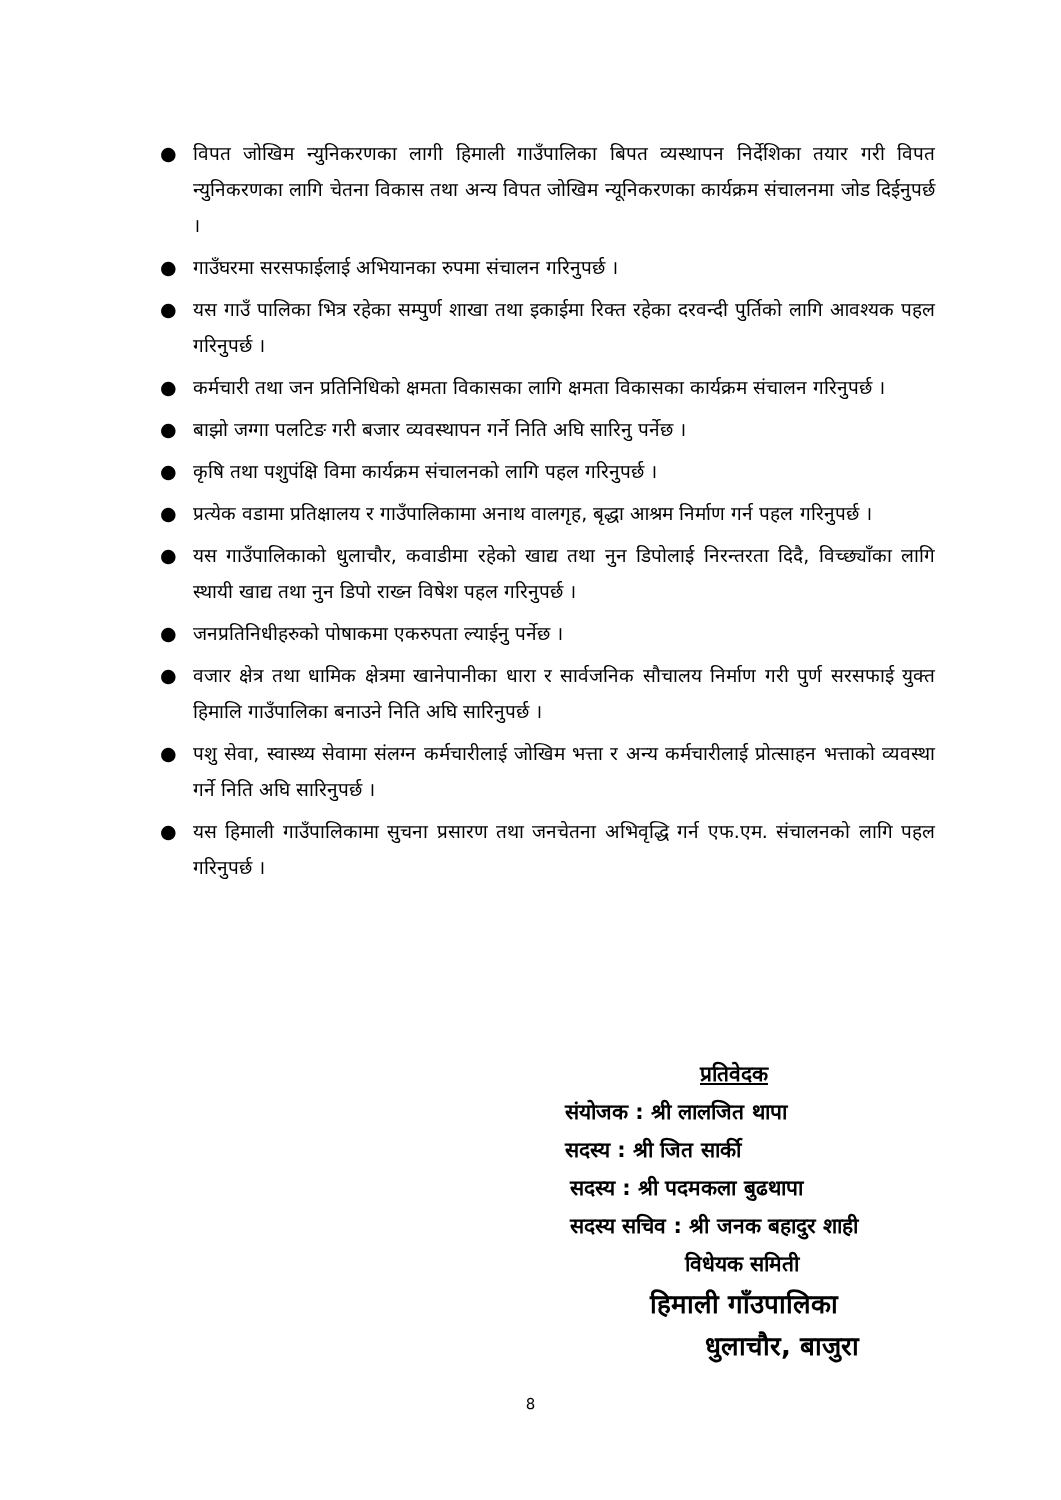● विपत जोखिम न्युनिकरणका लागी हिमाली गाउँपालिका बिपत व्यस्थापन निर्देशिका तयार गरी विपत न्युनिकरणका लागि चेतना विकास तथा अन्य विपत जोखिम न्यूनिकरणका कार्यक्रम संचालनमा जोड दिईनुपर्छ ।
● गाउँघरमा सरसफाईलाई अभियानका रुपमा संचालन गरिनुपर्छ ।
● यस गाउँ पालिका भित्र रहेका सम्पुर्ण शाखा तथा इकाईमा रिक्त रहेका दरवन्दी पुर्तिको लागि आवश्यक पहल गरिनुपर्छ ।
● कर्मचारी तथा जन प्रतिनिधिको क्षमता विकासका लागि क्षमता विकासका कार्यक्रम संचालन गरिनुपर्छ ।
● बाझो जग्गा पलटिङ गरी बजार व्यवस्थापन गर्ने निति अघि सारिनु पर्नेछ ।
● कृषि तथा पशुपंक्षि विमा कार्यक्रम संचालनको लागि पहल गरिनुपर्छ ।
● प्रत्येक वडामा प्रतिक्षालय र गाउँपालिकामा अनाथ वालगृह, बृद्धा आश्रम निर्माण गर्न पहल गरिनुपर्छ ।
● यस गाउँपालिकाको धुलाचौर, कवाडीमा रहेको खाद्य तथा नुन डिपोलाई निरन्तरता दिदै, विच्छ्याँका लागि स्थायी खाद्य तथा नुन डिपो राख्न विषेश पहल गरिनुपर्छ ।
● जनप्रतिनिधीहरुको पोषाकमा एकरुपता ल्याईनु पर्नेछ ।
● वजार क्षेत्र तथा धामिक क्षेत्रमा खानेपानीका धारा र सार्वजनिक सौचालय निर्माण गरी पुर्ण सरसफाई युक्त हिमालि गाउँपालिका बनाउने निति अघि सारिनुपर्छ ।
● पशु सेवा, स्वास्थ्य सेवामा संलग्न कर्मचारीलाई जोखिम भत्ता र अन्य कर्मचारीलाई प्रोत्साहन भत्ताको व्यवस्था गर्ने निति अघि सारिनुपर्छ ।
● यस हिमाली गाउँपालिकामा सुचना प्रसारण तथा जनचेतना अभिवृद्धि गर्न एफ.एम. संचालनको लागि पहल गरिनुपर्छ ।
प्रतिवेदक
संयोजक : श्री लालजित थापा
सदस्य : श्री जित सार्की
सदस्य : श्री पदमकला बुढथापा
सदस्य सचिव : श्री जनक बहादुर शाही
विधेयक समिती
हिमाली गाँउपालिका
धुलाचौर, बाजुरा
8